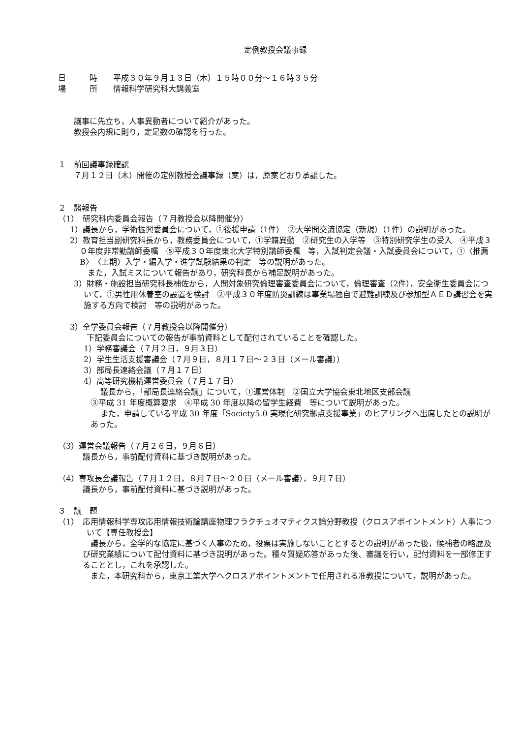定例教授会議事録
日　　　時　　平成３０年９月１３日（木）１５時００分～１６時３５分
場　　　所　　情報科学研究科大講義室
議事に先立ち，人事異動者について紹介があった。
教授会内規に則り，定足数の確認を行った。
１　前回議事録確認
７月１２日（木）開催の定例教授会議事録（案）は，原案どおり承認した。
２　諸報告
（1）　研究科内委員会報告（７月教授会以降開催分）
1）議長から，学術振興委員会について，①後援申請（1件）　②大学間交流協定（新規）（1件）の説明があった。
2）教育担当副研究科長から，教務委員会について，①学籍異動　②研究生の入学等　③特別研究学生の受入　④平成３０年度非常勤講師委嘱　⑤平成３０年度東北大学特別講師委嘱　等，入試判定会議・入試委員会について，①〈推薦B〉〈上期〉入学・編入学・進学試験結果の判定　等の説明があった。
また，入試ミスについて報告があり，研究科長から補足説明があった。
3）財務・施設担当研究科長補佐から，人間対象研究倫理審査委員会について，倫理審査（2件），安全衛生委員会について，①男性用休養室の設置を検討　②平成３０年度防災訓練は事業場独自で避難訓練及び参加型ＡＥＤ講習会を実施する方向で検討　等の説明があった。
3）全学委員会報告（７月教授会以降開催分）
下記委員会についての報告が事前資料として配付されていることを確認した。
1）学務審議会（７月２日，９月３日）
2）学生生活支援審議会（７月９日，８月１７日～２３日（メール審議））
3）部局長連絡会議（７月１７日）
4）高等研究機構運営委員会（７月１７日）
議長から，「部局長連絡会議」について，①運営体制　②国立大学協会東北地区支部会議
③平成 31 年度概算要求　④平成 30 年度以降の留学生経費　等について説明があった。
また，申請している平成 30 年度「Society5.0 実現化研究拠点支援事業」のヒアリングへ出席したとの説明があった。
（3）運営会議報告（７月２６日，９月６日）
議長から，事前配付資料に基づき説明があった。
（4）専攻長会議報告（７月１２日，８月７日～２０日（メール審議），９月７日）
議長から，事前配付資料に基づき説明があった。
３　議　題
（1）　応用情報科学専攻応用情報技術論講座物理フラクチュオマティクス論分野教授（クロスアポイントメント）人事について【専任教授会】
議長から，全学的な協定に基づく人事のため，投票は実施しないこととするとの説明があった後，候補者の略歴及び研究業績について配付資料に基づき説明があった。種々質疑応答があった後、審議を行い，配付資料を一部修正することとし，これを承認した。
また，本研究科から，東京工業大学へクロスアポイントメントで任用される准教授について，説明があった。